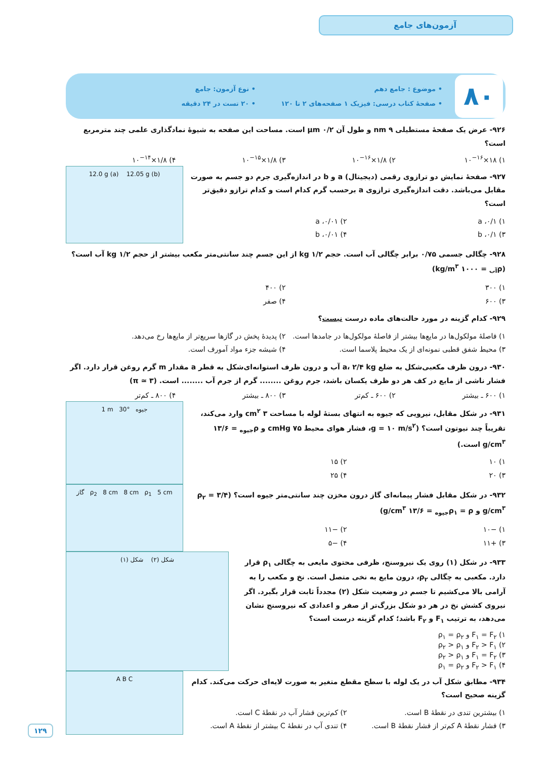آزمون‌های جامع
۸۰
• موضوع : جامع دهم
• نوع آزمون: جامع
• صفحهٔ کتاب درسی: فیزیک ۱ صفحه‌های ۲ تا ۱۲۰
• ۲۰ تست در ۲۴ دقیقه
۹۲۶- عرض یک صفحهٔ مستطیلی ۹ nm و طول آن ۰/۲ μm است. مساحت این صفحه به شیوهٔ نمادگذاری علمی چند مترمربع است؟
۱) ۱۸×۱۰<sup>−۱۶</sup>
۲) ۱/۸×۱۰<sup>−۱۶</sup>
۳) ۱/۸×۱۰<sup>−۱۵</sup>
۴) ۱/۸×۱۰<sup>−۱۴</sup>
۹۲۷- صفحهٔ نمایش دو ترازوی رقمی (دیجیتال) a و b در اندازه‌گیری جرم دو جسم به صورت مقابل می‌باشد. دقت اندازه‌گیری ترازوی a برحسب گرم کدام است و کدام ترازو دقیق‌تر است؟
۱) ۰/۱، a
۲) ۰/۰۱، a
۳) ۰/۱، b
۴) ۰/۰۱، b
12.0 g (a) 12.05 g (b)
۹۲۸- چگالی جسمی ۰/۷۵ برابر چگالی آب است. حجم ۱/۲ kg از این جسم چند سانتی‌متر مکعب بیشتر از حجم ۱/۲ kg آب است؟ (ρ<sub>آب</sub> = ۱۰۰۰ kg/m<sup>۳</sup>)
۱) ۳۰۰
۲) ۴۰۰
۳) ۶۰۰
۴) صفر
۹۲۹- کدام گزینه در مورد حالت‌های ماده درست نیست؟
۱) فاصلهٔ مولکول‌ها در مایع‌ها بیشتر از فاصلهٔ مولکول‌ها در جامدها است.
۲) پدیدهٔ پخش در گازها سریع‌تر از مایع‌ها رخ می‌دهد.
۳) محیط شفق قطبی نمونه‌ای از یک محیط پلاسما است.
۴) شیشه جزء مواد آمورف است.
۹۳۰- درون ظرف مکعبی‌شکل به ضلع a، ۲/۴ kg آب و درون ظرف استوانه‌ای‌شکل به قطر a مقدار m گرم روغن قرار دارد. اگر فشار ناشی از مایع در کف هر دو ظرف یکسان باشد، جرم روغن ........ گرم از جرم آب ........ است. (π ≃ ۳)
۱) ۶۰۰ ـ بیشتر
۲) ۶۰۰ ـ کم‌تر
۳) ۸۰۰ ـ بیشتر
۴) ۸۰۰ ـ کم‌تر
۹۳۱- در شکل مقابل، نیرویی که جیوه به انتهای بستهٔ لوله با مساحت ۳ cm<sup>۲</sup> وارد می‌کند، تقریباً چند نیوتون است؟ (g = ۱۰ m/s<sup>۲</sup>، فشار هوای محیط ۷۵ cmHg و ρ<sub>جیوه</sub> = ۱۳/۶ g/cm<sup>۳</sup> است.)
۱) ۱۰
۲) ۱۵
۳) ۲۰
۴) ۲۵
1 m 30° جیوه
۹۳۲- در شکل مقابل فشار پیمانه‌ای گاز درون مخزن چند سانتی‌متر جیوه است؟ (ρ<sub>۲</sub> = ۳/۴ g/cm<sup>۳</sup> و ρ<sub>۱</sub> = ρ<sub>جیوه</sub> = ۱۳/۶ g/cm<sup>۳</sup>)
۱) −۱۰
۲) −۱۱
۳) +۱۱
۴) −۵
گاز ρ<sub>2</sub> 8 cm 8 cm ρ<sub>1</sub> 5 cm
۹۳۳- در شکل (۱) روی یک نیروسنج، ظرفی محتوی مایعی به چگالی ρ<sub>۱</sub> قرار دارد. مکعبی به چگالی ρ<sub>۲</sub>، درون مایع به نخی متصل است. نخ و مکعب را به آرامی بالا می‌کشیم تا جسم در وضعیت شکل (۲) مجدداً ثابت قرار بگیرد. اگر نیروی کشش نخ در هر دو شکل بزرگ‌تر از صفر و اعدادی که نیروسنج نشان می‌دهد، به ترتیب F<sub>۱</sub> و F<sub>۲</sub> باشد؛ کدام گزینه درست است؟
۱) F<sub>۱</sub> = F<sub>۲</sub> و ρ<sub>۱</sub> = ρ<sub>۲</sub>
۲) F<sub>۲</sub> > F<sub>۱</sub> و ρ<sub>۲</sub> > ρ<sub>۱</sub>
۳) F<sub>۱</sub> = F<sub>۲</sub> و ρ<sub>۲</sub> > ρ<sub>۱</sub>
۴) F<sub>۲</sub> > F<sub>۱</sub> و ρ<sub>۱</sub> = ρ<sub>۲</sub>
شکل (۲) شکل (۱)
۹۳۴- مطابق شکل آب در یک لوله با سطح مقطع متغیر به صورت لایه‌ای حرکت می‌کند. کدام گزینه صحیح است؟
۱) بیشترین تندی در نقطهٔ B است.
۲) کم‌ترین فشار آب در نقطهٔ C است.
۳) فشار نقطهٔ A کم‌تر از فشار نقطهٔ B است.
۴) تندی آب در نقطهٔ C بیشتر از نقطهٔ A است.
A B C
۱۲۹